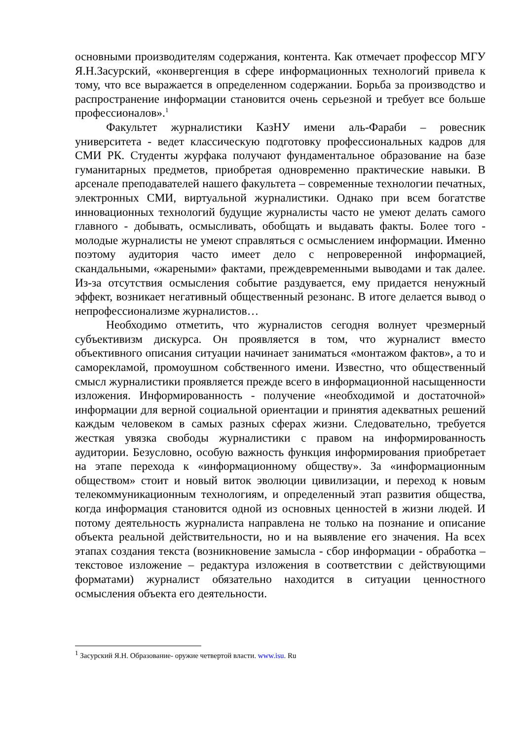основными производителям содержания, контента. Как отмечает профессор МГУ Я.Н.Засурский, «конвергенция в сфере информационных технологий привела к тому, что все выражается в определенном содержании. Борьба за производство и распространение информации становится очень серьезной и требует все больше профессионалов».<sup>1</sup>
Факультет журналистики КазНУ имени аль-Фараби – ровесник университета - ведет классическую подготовку профессиональных кадров для СМИ РК. Студенты журфака получают фундаментальное образование на базе гуманитарных предметов, приобретая одновременно практические навыки. В арсенале преподавателей нашего факультета – современные технологии печатных, электронных СМИ, виртуальной журналистики. Однако при всем богатстве инновационных технологий будущие журналисты часто не умеют делать самого главного - добывать, осмысливать, обобщать и выдавать факты. Более того - молодые журналисты не умеют справляться с осмыслением информации. Именно поэтому аудитория часто имеет дело с непроверенной информацией, скандальными, «жареными» фактами, преждевременными выводами и так далее. Из-за отсутствия осмысления событие раздувается, ему придается ненужный эффект, возникает негативный общественный резонанс. В итоге делается вывод о непрофессионализме журналистов…
Необходимо отметить, что журналистов сегодня волнует чрезмерный субъективизм дискурса. Он проявляется в том, что журналист вместо объективного описания ситуации начинает заниматься «монтажом фактов», а то и саморекламой, промоушном собственного имени. Известно, что общественный смысл журналистики проявляется прежде всего в информационной насыщенности изложения. Информированность - получение «необходимой и достаточной» информации для верной социальной ориентации и принятия адекватных решений каждым человеком в самых разных сферах жизни. Следовательно, требуется жесткая увязка свободы журналистики с правом на информированность аудитории. Безусловно, особую важность функция информирования приобретает на этапе перехода к «информационному обществу». За «информационным обществом» стоит и новый виток эволюции цивилизации, и переход к новым телекоммуникационным технологиям, и определенный этап развития общества, когда информация становится одной из основных ценностей в жизни людей. И потому деятельность журналиста направлена не только на познание и описание объекта реальной действительности, но и на выявление его значения. На всех этапах создания текста (возникновение замысла - сбор информации - обработка – текстовое изложение – редактура изложения в соответствии с действующими форматами) журналист обязательно находится в ситуации ценностного осмысления объекта его деятельности.
<sup>1</sup> Засурский Я.Н. Образование- оружие четвертой власти. www.isu. Ru